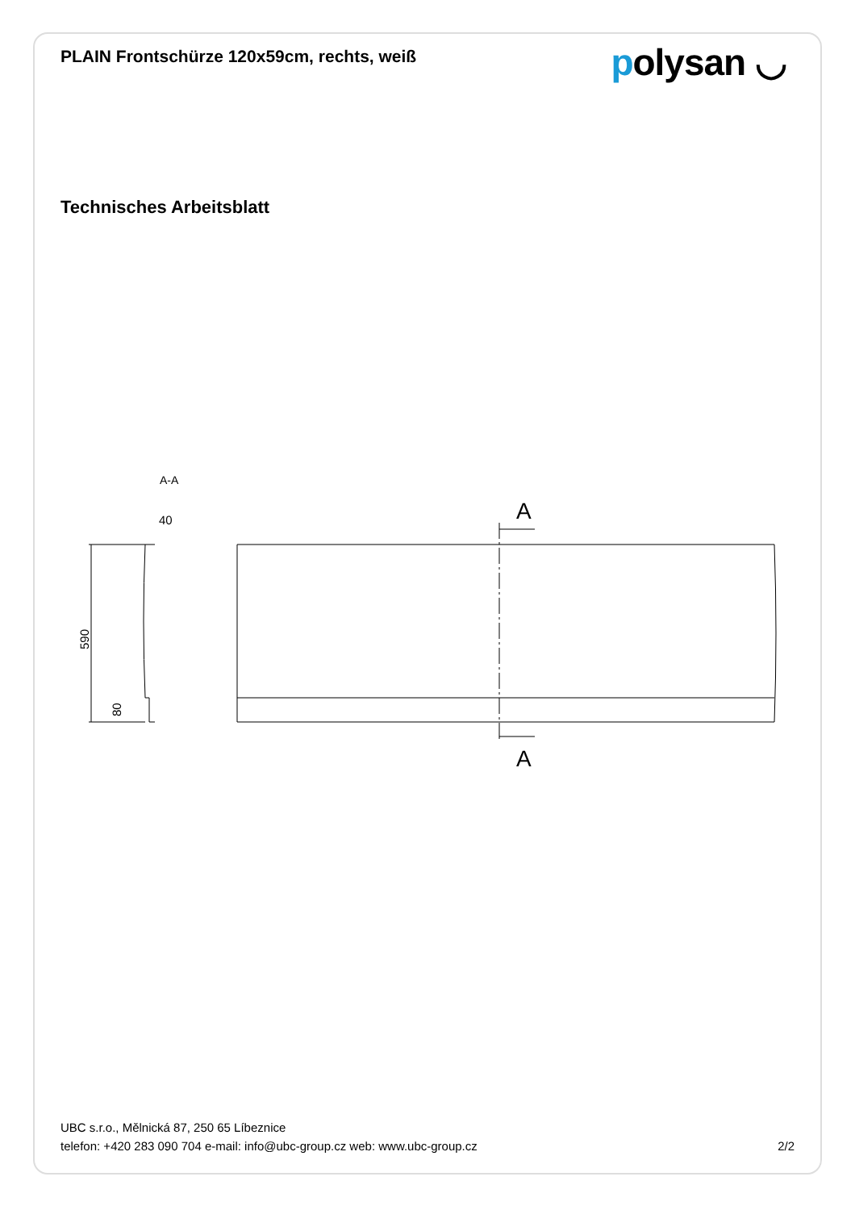PLAIN Frontschürze 120x59cm, rechts, weiß
polysan ◡
Technisches Arbeitsblatt
A-A
40
590
80
A
A
UBC s.r.o., Mělnická 87, 250 65 Líbeznice
telefon: +420 283 090 704 e-mail: info@ubc-group.cz web: www.ubc-group.cz 2/2